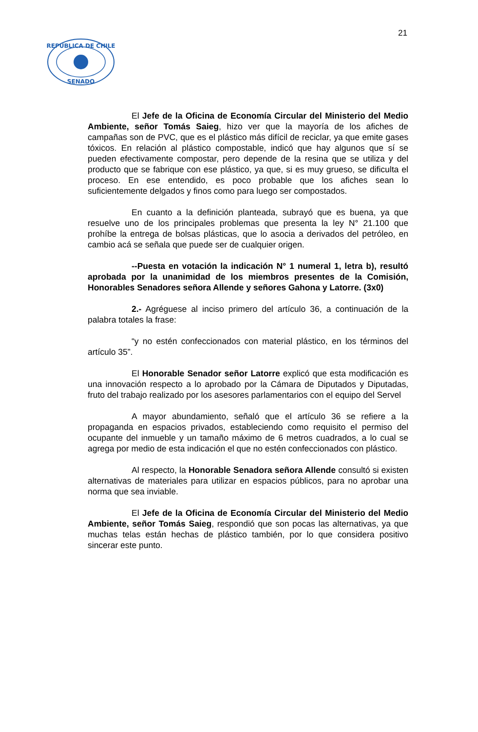21
REPUBLICA DE CHILE
SENADO
El Jefe de la Oficina de Economía Circular del Ministerio del Medio Ambiente, señor Tomás Saieg, hizo ver que la mayoría de los afiches de campañas son de PVC, que es el plástico más difícil de reciclar, ya que emite gases tóxicos. En relación al plástico compostable, indicó que hay algunos que sí se pueden efectivamente compostar, pero depende de la resina que se utiliza y del producto que se fabrique con ese plástico, ya que, si es muy grueso, se dificulta el proceso. En ese entendido, es poco probable que los afiches sean lo suficientemente delgados y finos como para luego ser compostados.
En cuanto a la definición planteada, subrayó que es buena, ya que resuelve uno de los principales problemas que presenta la ley N° 21.100 que prohíbe la entrega de bolsas plásticas, que lo asocia a derivados del petróleo, en cambio acá se señala que puede ser de cualquier origen.
--Puesta en votación la indicación N° 1 numeral 1, letra b), resultó aprobada por la unanimidad de los miembros presentes de la Comisión, Honorables Senadores señora Allende y señores Gahona y Latorre. (3x0)
2.- Agréguese al inciso primero del artículo 36, a continuación de la palabra totales la frase:
“y no estén confeccionados con material plástico, en los términos del artículo 35”.
El Honorable Senador señor Latorre explicó que esta modificación es una innovación respecto a lo aprobado por la Cámara de Diputados y Diputadas, fruto del trabajo realizado por los asesores parlamentarios con el equipo del Servel
A mayor abundamiento, señaló que el artículo 36 se refiere a la propaganda en espacios privados, estableciendo como requisito el permiso del ocupante del inmueble y un tamaño máximo de 6 metros cuadrados, a lo cual se agrega por medio de esta indicación el que no estén confeccionados con plástico.
Al respecto, la Honorable Senadora señora Allende consultó si existen alternativas de materiales para utilizar en espacios públicos, para no aprobar una norma que sea inviable.
El Jefe de la Oficina de Economía Circular del Ministerio del Medio Ambiente, señor Tomás Saieg, respondió que son pocas las alternativas, ya que muchas telas están hechas de plástico también, por lo que considera positivo sincerar este punto.